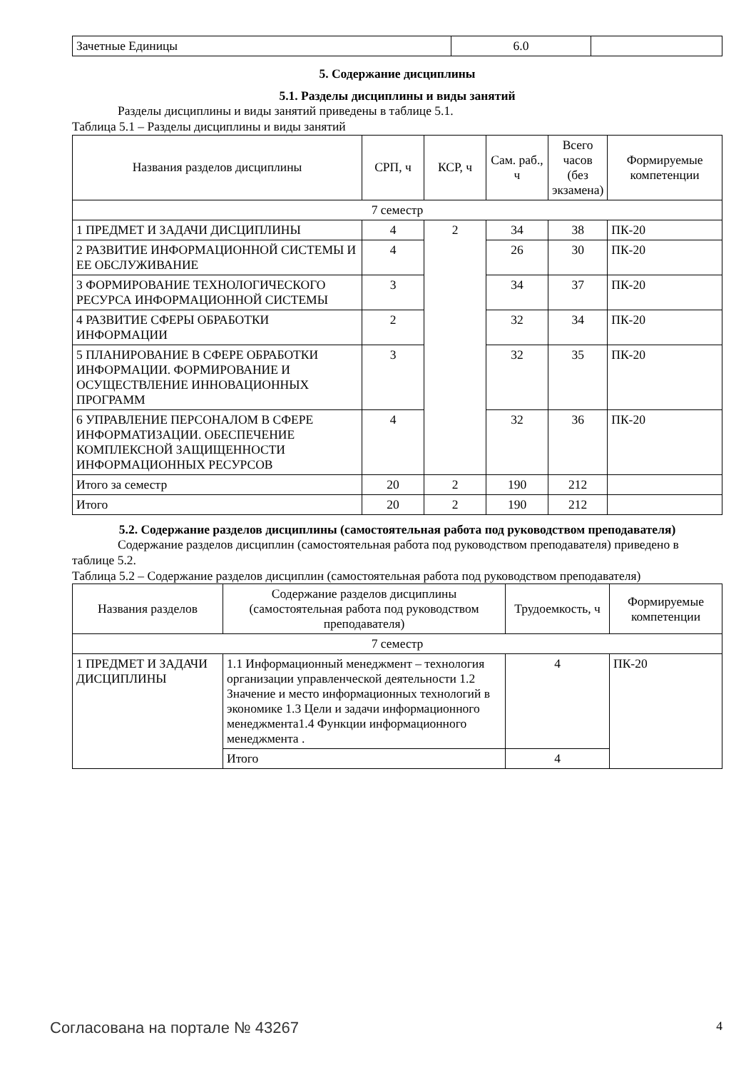| Зачетные Единицы | 6.0 | |
5. Содержание дисциплины
5.1. Разделы дисциплины и виды занятий
Разделы дисциплины и виды занятий приведены в таблице 5.1.
Таблица 5.1 – Разделы дисциплины и виды занятий
| Названия разделов дисциплины | СРП, ч | КСР, ч | Сам. раб., ч | Всего часов (без экзамена) | Формируемые компетенции |
| --- | --- | --- | --- | --- | --- |
| 7 семестр | | | | | |
| 1 ПРЕДМЕТ И ЗАДАЧИ ДИСЦИПЛИНЫ | 4 | 2 | 34 | 38 | ПК-20 |
| 2 РАЗВИТИЕ ИНФОРМАЦИОННОЙ СИСТЕМЫ И ЕЕ ОБСЛУЖИВАНИЕ | 4 | | 26 | 30 | ПК-20 |
| 3 ФОРМИРОВАНИЕ ТЕХНОЛОГИЧЕСКОГО РЕСУРСА ИНФОРМАЦИОННОЙ СИСТЕМЫ | 3 | | 34 | 37 | ПК-20 |
| 4 РАЗВИТИЕ СФЕРЫ ОБРАБОТКИ ИНФОРМАЦИИ | 2 | | 32 | 34 | ПК-20 |
| 5 ПЛАНИРОВАНИЕ В СФЕРЕ ОБРАБОТКИ ИНФОРМАЦИИ. ФОРМИРОВАНИЕ И ОСУЩЕСТВЛЕНИЕ ИННОВАЦИОННЫХ ПРОГРАММ | 3 | | 32 | 35 | ПК-20 |
| 6 УПРАВЛЕНИЕ ПЕРСОНАЛОМ В СФЕРЕ ИНФОРМАТИЗАЦИИ. ОБЕСПЕЧЕНИЕ КОМПЛЕКСНОЙ ЗАЩИЩЕННОСТИ ИНФОРМАЦИОННЫХ РЕСУРСОВ | 4 | | 32 | 36 | ПК-20 |
| Итого за семестр | 20 | 2 | 190 | 212 | |
| Итого | 20 | 2 | 190 | 212 | |
5.2. Содержание разделов дисциплины (самостоятельная работа под руководством преподавателя)
Содержание разделов дисциплин (самостоятельная работа под руководством преподавателя) приведено в таблице 5.2.
Таблица 5.2 – Содержание разделов дисциплин (самостоятельная работа под руководством преподавателя)
| Названия разделов | Содержание разделов дисциплины (самостоятельная работа под руководством преподавателя) | Трудоемкость, ч | Формируемые компетенции |
| --- | --- | --- | --- |
| 7 семестр | | | |
| 1 ПРЕДМЕТ И ЗАДАЧИ ДИСЦИПЛИНЫ | 1.1 Информационный менеджмент – технология организации управленческой деятельности 1.2 Значение и место информационных технологий в экономике 1.3 Цели и задачи информационного менеджмента1.4 Функции информационного менеджмента . | 4 | ПК-20 |
| | Итого | 4 | |
Согласована на портале № 43267 4